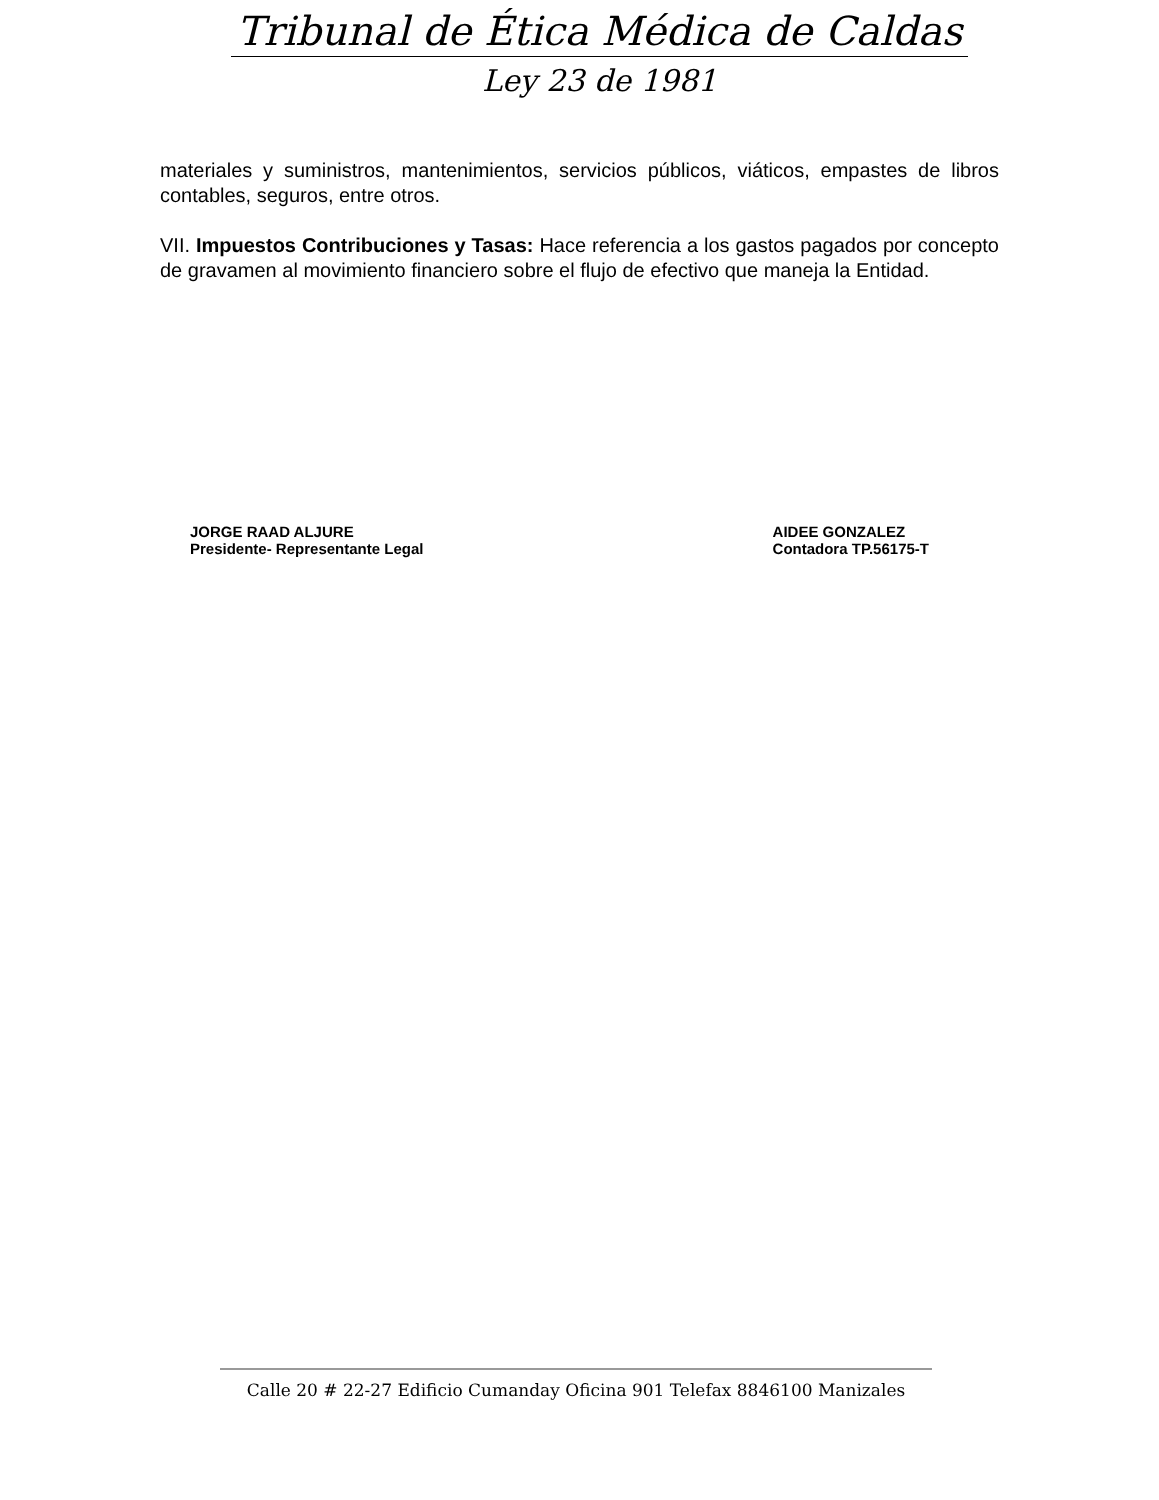Tribunal de Ética Médica de Caldas
Ley 23 de 1981
materiales y suministros, mantenimientos, servicios públicos, viáticos, empastes de libros contables, seguros, entre otros.
VII. Impuestos Contribuciones y Tasas: Hace referencia a los gastos pagados por concepto de gravamen al movimiento financiero sobre el flujo de efectivo que maneja la Entidad.
JORGE RAAD ALJURE
Presidente- Representante Legal
AIDEE GONZALEZ
Contadora TP.56175-T
Calle 20 # 22-27 Edificio Cumanday Oficina 901 Telefax 8846100 Manizales